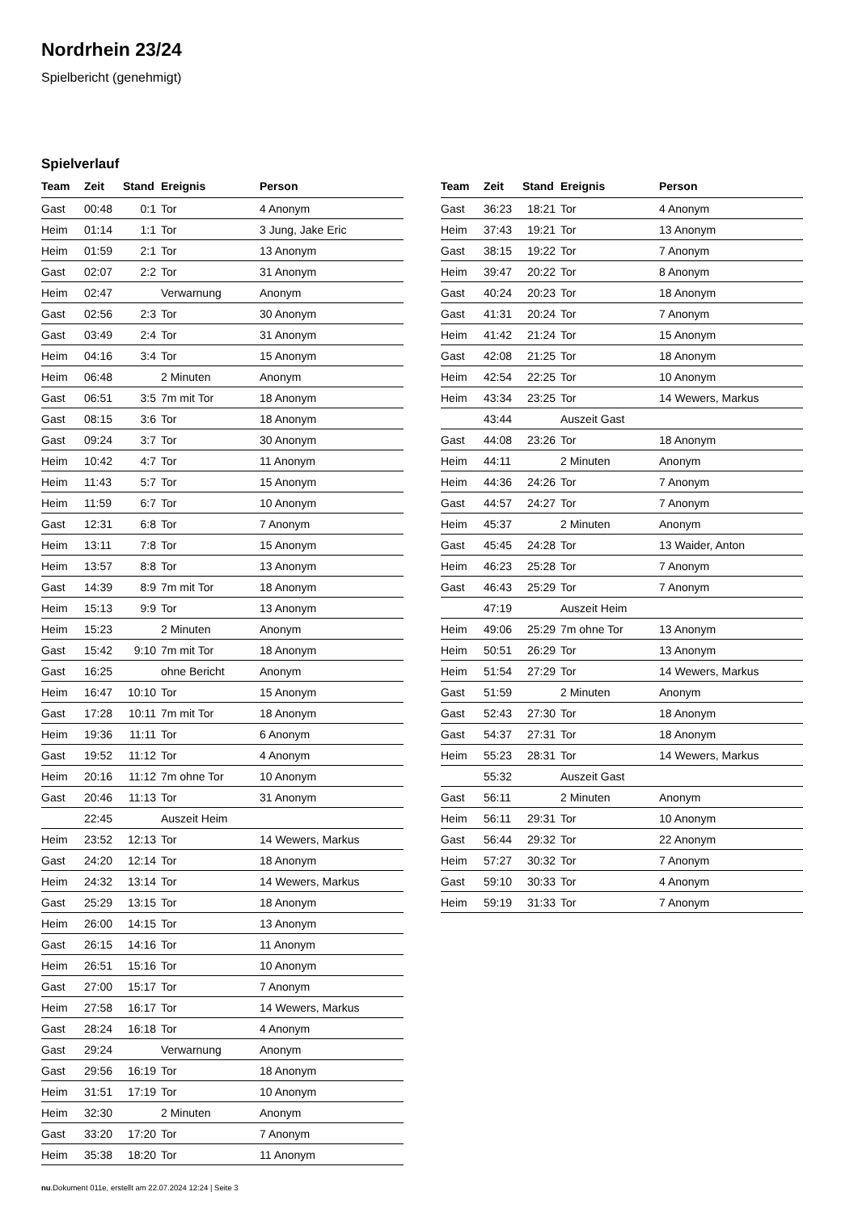Nordrhein 23/24
Spielbericht (genehmigt)
Spielverlauf
| Team | Zeit | Stand | Ereignis | Person |
| --- | --- | --- | --- | --- |
| Gast | 00:48 | 0:1 | Tor | 4 Anonym |
| Heim | 01:14 | 1:1 | Tor | 3 Jung, Jake Eric |
| Heim | 01:59 | 2:1 | Tor | 13 Anonym |
| Gast | 02:07 | 2:2 | Tor | 31 Anonym |
| Heim | 02:47 | | Verwarnung | Anonym |
| Gast | 02:56 | 2:3 | Tor | 30 Anonym |
| Gast | 03:49 | 2:4 | Tor | 31 Anonym |
| Heim | 04:16 | 3:4 | Tor | 15 Anonym |
| Heim | 06:48 | | 2 Minuten | Anonym |
| Gast | 06:51 | 3:5 | 7m mit Tor | 18 Anonym |
| Gast | 08:15 | 3:6 | Tor | 18 Anonym |
| Gast | 09:24 | 3:7 | Tor | 30 Anonym |
| Heim | 10:42 | 4:7 | Tor | 11 Anonym |
| Heim | 11:43 | 5:7 | Tor | 15 Anonym |
| Heim | 11:59 | 6:7 | Tor | 10 Anonym |
| Gast | 12:31 | 6:8 | Tor | 7 Anonym |
| Heim | 13:11 | 7:8 | Tor | 15 Anonym |
| Heim | 13:57 | 8:8 | Tor | 13 Anonym |
| Gast | 14:39 | 8:9 | 7m mit Tor | 18 Anonym |
| Heim | 15:13 | 9:9 | Tor | 13 Anonym |
| Heim | 15:23 | | 2 Minuten | Anonym |
| Gast | 15:42 | 9:10 | 7m mit Tor | 18 Anonym |
| Gast | 16:25 | | ohne Bericht | Anonym |
| Heim | 16:47 | 10:10 | Tor | 15 Anonym |
| Gast | 17:28 | 10:11 | 7m mit Tor | 18 Anonym |
| Heim | 19:36 | 11:11 | Tor | 6 Anonym |
| Gast | 19:52 | 11:12 | Tor | 4 Anonym |
| Heim | 20:16 | 11:12 | 7m ohne Tor | 10 Anonym |
| Gast | 20:46 | 11:13 | Tor | 31 Anonym |
| | 22:45 | | Auszeit Heim | |
| Heim | 23:52 | 12:13 | Tor | 14 Wewers, Markus |
| Gast | 24:20 | 12:14 | Tor | 18 Anonym |
| Heim | 24:32 | 13:14 | Tor | 14 Wewers, Markus |
| Gast | 25:29 | 13:15 | Tor | 18 Anonym |
| Heim | 26:00 | 14:15 | Tor | 13 Anonym |
| Gast | 26:15 | 14:16 | Tor | 11 Anonym |
| Heim | 26:51 | 15:16 | Tor | 10 Anonym |
| Gast | 27:00 | 15:17 | Tor | 7 Anonym |
| Heim | 27:58 | 16:17 | Tor | 14 Wewers, Markus |
| Gast | 28:24 | 16:18 | Tor | 4 Anonym |
| Gast | 29:24 | | Verwarnung | Anonym |
| Gast | 29:56 | 16:19 | Tor | 18 Anonym |
| Heim | 31:51 | 17:19 | Tor | 10 Anonym |
| Heim | 32:30 | | 2 Minuten | Anonym |
| Gast | 33:20 | 17:20 | Tor | 7 Anonym |
| Heim | 35:38 | 18:20 | Tor | 11 Anonym |
| Team | Zeit | Stand | Ereignis | Person |
| --- | --- | --- | --- | --- |
| Gast | 36:23 | 18:21 | Tor | 4 Anonym |
| Heim | 37:43 | 19:21 | Tor | 13 Anonym |
| Gast | 38:15 | 19:22 | Tor | 7 Anonym |
| Heim | 39:47 | 20:22 | Tor | 8 Anonym |
| Gast | 40:24 | 20:23 | Tor | 18 Anonym |
| Gast | 41:31 | 20:24 | Tor | 7 Anonym |
| Heim | 41:42 | 21:24 | Tor | 15 Anonym |
| Gast | 42:08 | 21:25 | Tor | 18 Anonym |
| Heim | 42:54 | 22:25 | Tor | 10 Anonym |
| Heim | 43:34 | 23:25 | Tor | 14 Wewers, Markus |
| | 43:44 | | Auszeit Gast | |
| Gast | 44:08 | 23:26 | Tor | 18 Anonym |
| Heim | 44:11 | | 2 Minuten | Anonym |
| Heim | 44:36 | 24:26 | Tor | 7 Anonym |
| Gast | 44:57 | 24:27 | Tor | 7 Anonym |
| Heim | 45:37 | | 2 Minuten | Anonym |
| Gast | 45:45 | 24:28 | Tor | 13 Waider, Anton |
| Heim | 46:23 | 25:28 | Tor | 7 Anonym |
| Gast | 46:43 | 25:29 | Tor | 7 Anonym |
| | 47:19 | | Auszeit Heim | |
| Heim | 49:06 | 25:29 | 7m ohne Tor | 13 Anonym |
| Heim | 50:51 | 26:29 | Tor | 13 Anonym |
| Heim | 51:54 | 27:29 | Tor | 14 Wewers, Markus |
| Gast | 51:59 | | 2 Minuten | Anonym |
| Gast | 52:43 | 27:30 | Tor | 18 Anonym |
| Gast | 54:37 | 27:31 | Tor | 18 Anonym |
| Heim | 55:23 | 28:31 | Tor | 14 Wewers, Markus |
| | 55:32 | | Auszeit Gast | |
| Gast | 56:11 | | 2 Minuten | Anonym |
| Heim | 56:11 | 29:31 | Tor | 10 Anonym |
| Gast | 56:44 | 29:32 | Tor | 22 Anonym |
| Heim | 57:27 | 30:32 | Tor | 7 Anonym |
| Gast | 59:10 | 30:33 | Tor | 4 Anonym |
| Heim | 59:19 | 31:33 | Tor | 7 Anonym |
nu.Dokument 011e, erstellt am 22.07.2024 12:24 | Seite 3